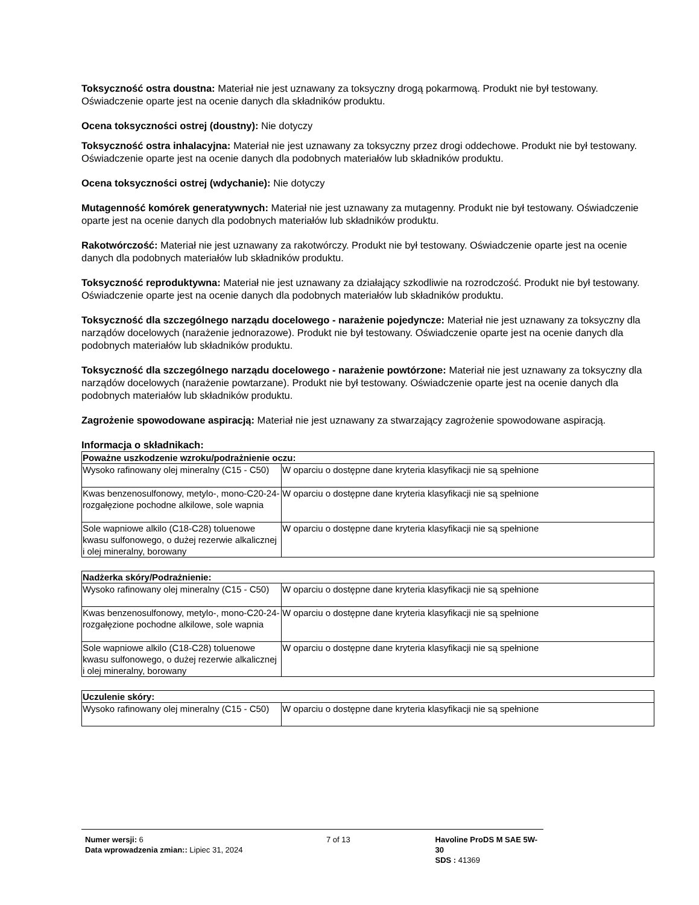Toksyczność ostra doustna: Materiał nie jest uznawany za toksyczny drogą pokarmową. Produkt nie był testowany. Oświadczenie oparte jest na ocenie danych dla składników produktu.
Ocena toksyczności ostrej (doustny): Nie dotyczy
Toksyczność ostra inhalacyjna: Materiał nie jest uznawany za toksyczny przez drogi oddechowe. Produkt nie był testowany. Oświadczenie oparte jest na ocenie danych dla podobnych materiałów lub składników produktu.
Ocena toksyczności ostrej (wdychanie): Nie dotyczy
Mutagenność komórek generatywnych: Materiał nie jest uznawany za mutagenny. Produkt nie był testowany. Oświadczenie oparte jest na ocenie danych dla podobnych materiałów lub składników produktu.
Rakotwórczość: Materiał nie jest uznawany za rakotwórczy. Produkt nie był testowany. Oświadczenie oparte jest na ocenie danych dla podobnych materiałów lub składników produktu.
Toksyczność reproduktywna: Materiał nie jest uznawany za działający szkodliwie na rozrodczość. Produkt nie był testowany. Oświadczenie oparte jest na ocenie danych dla podobnych materiałów lub składników produktu.
Toksyczność dla szczególnego narządu docelowego - narażenie pojedyncze: Materiał nie jest uznawany za toksyczny dla narządów docelowych (narażenie jednorazowe). Produkt nie był testowany. Oświadczenie oparte jest na ocenie danych dla podobnych materiałów lub składników produktu.
Toksyczność dla szczególnego narządu docelowego - narażenie powtórzone: Materiał nie jest uznawany za toksyczny dla narządów docelowych (narażenie powtarzane). Produkt nie był testowany. Oświadczenie oparte jest na ocenie danych dla podobnych materiałów lub składników produktu.
Zagrożenie spowodowane aspiracją: Materiał nie jest uznawany za stwarzający zagrożenie spowodowane aspiracją.
Informacja o składnikach:
| Poważne uszkodzenie wzroku/podrażnienie oczu: | |
| --- | --- |
| Wysoko rafinowany olej mineralny (C15 - C50) | W oparciu o dostępne dane kryteria klasyfikacji nie są spełnione |
| Kwas benzenosulfonowy, metylo-, mono-C20-24-rozgałęzione pochodne alkilowe, sole wapnia | W oparciu o dostępne dane kryteria klasyfikacji nie są spełnione |
| Sole wapniowe alkilo (C18-C28) toluenowe kwasu sulfonowego, o dużej rezerwie alkalicznej i olej mineralny, borowany | W oparciu o dostępne dane kryteria klasyfikacji nie są spełnione |
| Nadżerka skóry/Podrażnienie: | |
| --- | --- |
| Wysoko rafinowany olej mineralny (C15 - C50) | W oparciu o dostępne dane kryteria klasyfikacji nie są spełnione |
| Kwas benzenosulfonowy, metylo-, mono-C20-24-rozgałęzione pochodne alkilowe, sole wapnia | W oparciu o dostępne dane kryteria klasyfikacji nie są spełnione |
| Sole wapniowe alkilo (C18-C28) toluenowe kwasu sulfonowego, o dużej rezerwie alkalicznej i olej mineralny, borowany | W oparciu o dostępne dane kryteria klasyfikacji nie są spełnione |
| Uczulenie skóry: | |
| --- | --- |
| Wysoko rafinowany olej mineralny (C15 - C50) | W oparciu o dostępne dane kryteria klasyfikacji nie są spełnione |
Numer wersji: 6
Data wprowadzenia zmian:: Lipiec 31, 2024
7 of 13 Havoline ProDS M SAE 5W-30
SDS : 41369